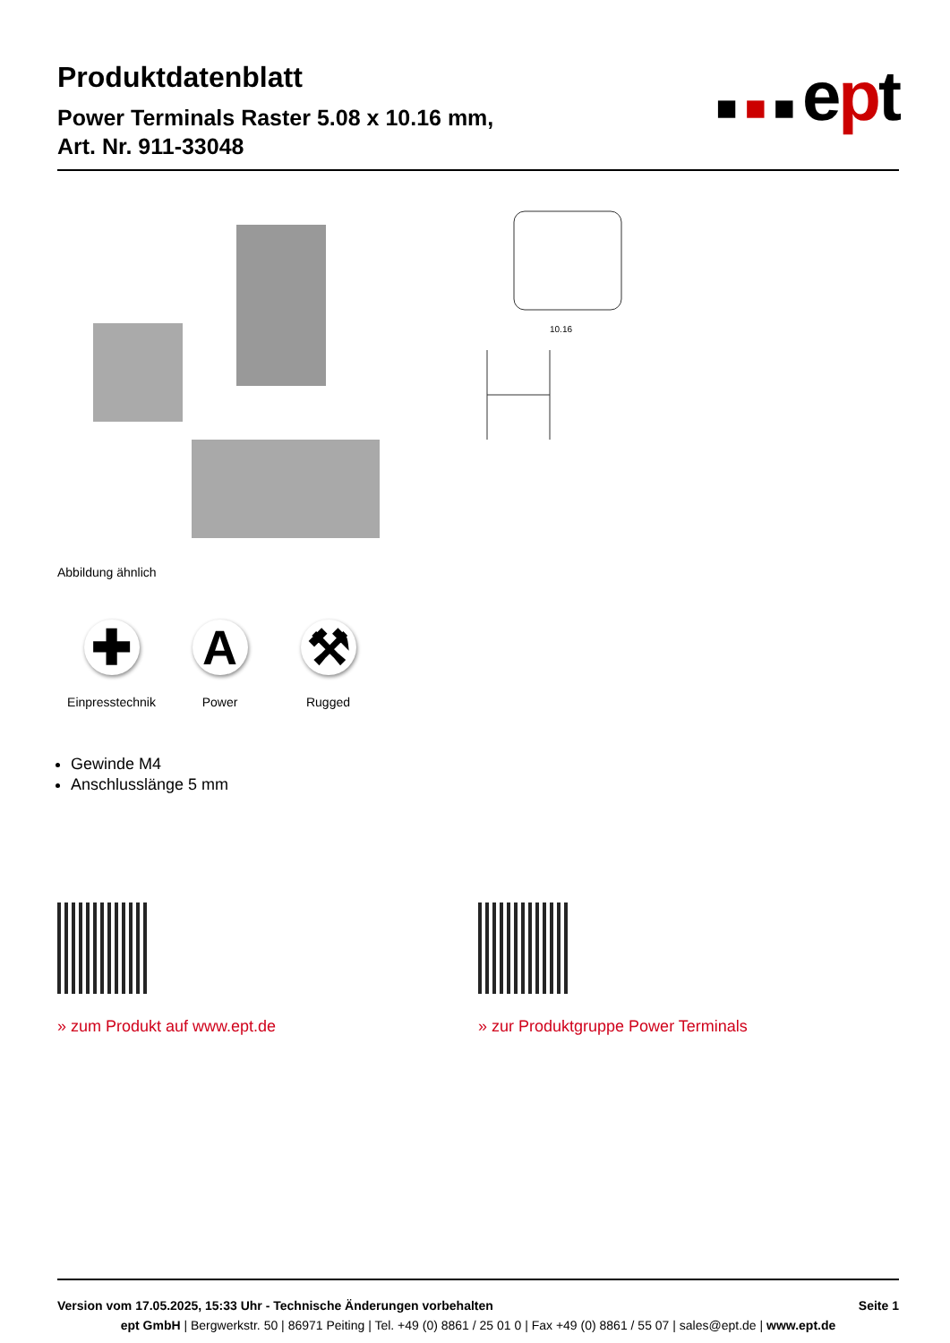■■■ept
Produktdatenblatt
Power Terminals Raster 5.08 x 10.16 mm,
Art. Nr. 911-33048
10.16
Abbildung ähnlich
✚
Einpresstechnik
A
Power
⚒
Rugged
Gewinde M4
Anschlusslänge 5 mm
» zum Produkt auf www.ept.de » zur Produktgruppe Power Terminals
Version vom 17.05.2025, 15:33 Uhr - Technische Änderungen vorbehalten Seite 1
ept GmbH | Bergwerkstr. 50 | 86971 Peiting | Tel. +49 (0) 8861 / 25 01 0 | Fax +49 (0) 8861 / 55 07 | sales@ept.de | www.ept.de